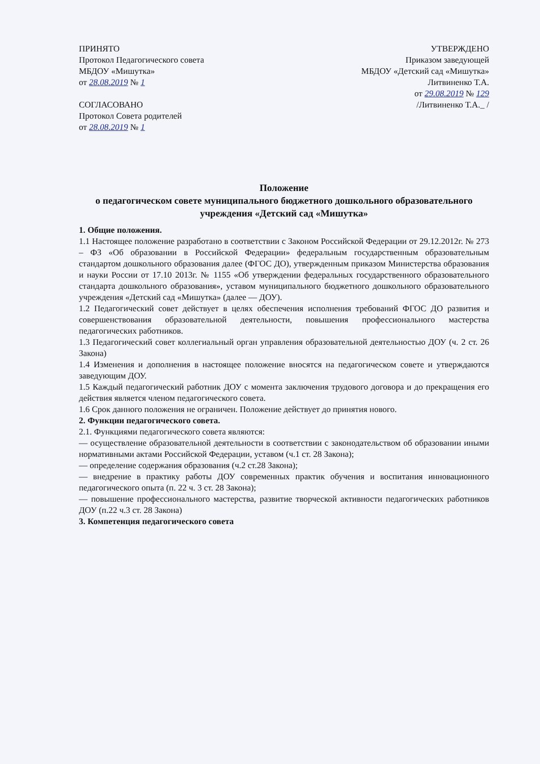ПРИНЯТО
Протокол Педагогического совета
МБДОУ «Мишутка»
от 28.08.2019 № 1
СОГЛАСОВАНО
Протокол Совета родителей
от 28.08.2019 № 1
УТВЕРЖДЕНО
Приказом заведующей
МБДОУ «Детский сад «Мишутка»
Литвиненко Т.А.
от 29.08.2019 № 129
/Литвиненко Т.А._ /
Положение
о педагогическом совете муниципального бюджетного дошкольного образовательного учреждения «Детский сад «Мишутка»
1. Общие положения.
1.1 Настоящее положение разработано в соответствии с Законом Российской Федерации от 29.12.2012г. № 273 – ФЗ «Об образовании в Российской Федерации» федеральным государственным образовательным стандартом дошкольного образования далее (ФГОС ДО), утвержденным приказом Министерства образования и науки России от 17.10 2013г. № 1155 «Об утверждении федеральных государственного образовательного стандарта дошкольного образования», уставом муниципального бюджетного дошкольного образовательного учреждения «Детский сад «Мишутка» (далее — ДОУ).
1.2 Педагогический совет действует в целях обеспечения исполнения требований ФГОС ДО развития и совершенствования образовательной деятельности, повышения профессионального мастерства педагогических работников.
1.3 Педагогический совет коллегиальный орган управления образовательной деятельностью ДОУ (ч. 2 ст. 26 Закона)
1.4 Изменения и дополнения в настоящее положение вносятся на педагогическом совете и утверждаются заведующим ДОУ.
1.5 Каждый педагогический работник ДОУ с момента заключения трудового договора и до прекращения его действия является членом педагогического совета.
1.6 Срок данного положения не ограничен. Положение действует до принятия нового.
2. Функции педагогического совета.
2.1. Функциями педагогического совета являются:
— осуществление образовательной деятельности в соответствии с законодательством об образовании иными нормативными актами Российской Федерации, уставом (ч.1 ст. 28 Закона);
— определение содержания образования (ч.2 ст.28 Закона);
— внедрение в практику работы ДОУ современных практик обучения и воспитания инновационного педагогического опыта (п. 22 ч. 3 ст. 28 Закона);
— повышение профессионального мастерства, развитие творческой активности педагогических работников ДОУ (п.22 ч.3 ст. 28 Закона)
3. Компетенция педагогического совета